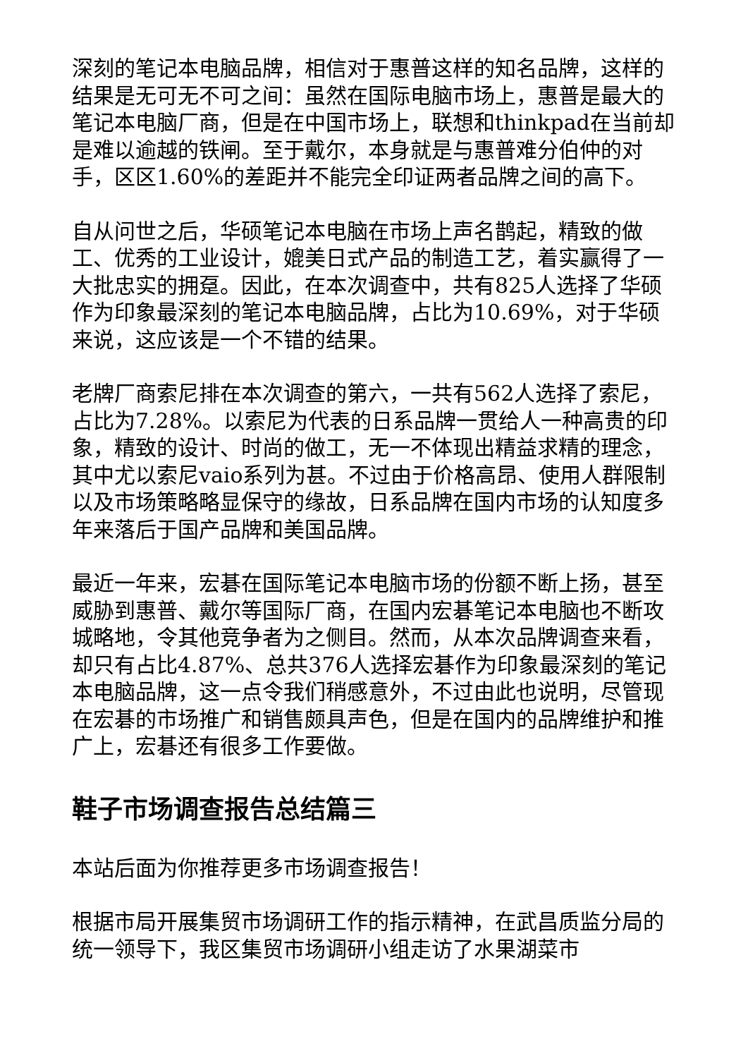深刻的笔记本电脑品牌，相信对于惠普这样的知名品牌，这样的结果是无可无不可之间：虽然在国际电脑市场上，惠普是最大的笔记本电脑厂商，但是在中国市场上，联想和thinkpad在当前却是难以逾越的铁闸。至于戴尔，本身就是与惠普难分伯仲的对手，区区1.60%的差距并不能完全印证两者品牌之间的高下。
自从问世之后，华硕笔记本电脑在市场上声名鹊起，精致的做工、优秀的工业设计，媲美日式产品的制造工艺，着实赢得了一大批忠实的拥趸。因此，在本次调查中，共有825人选择了华硕作为印象最深刻的笔记本电脑品牌，占比为10.69%，对于华硕来说，这应该是一个不错的结果。
老牌厂商索尼排在本次调查的第六，一共有562人选择了索尼，占比为7.28%。以索尼为代表的日系品牌一贯给人一种高贵的印象，精致的设计、时尚的做工，无一不体现出精益求精的理念，其中尤以索尼vaio系列为甚。不过由于价格高昂、使用人群限制以及市场策略略显保守的缘故，日系品牌在国内市场的认知度多年来落后于国产品牌和美国品牌。
最近一年来，宏碁在国际笔记本电脑市场的份额不断上扬，甚至威胁到惠普、戴尔等国际厂商，在国内宏碁笔记本电脑也不断攻城略地，令其他竞争者为之侧目。然而，从本次品牌调查来看，却只有占比4.87%、总共376人选择宏碁作为印象最深刻的笔记本电脑品牌，这一点令我们稍感意外，不过由此也说明，尽管现在宏碁的市场推广和销售颇具声色，但是在国内的品牌维护和推广上，宏碁还有很多工作要做。
鞋子市场调查报告总结篇三
本站后面为你推荐更多市场调查报告！
根据市局开展集贸市场调研工作的指示精神，在武昌质监分局的统一领导下，我区集贸市场调研小组走访了水果湖菜市